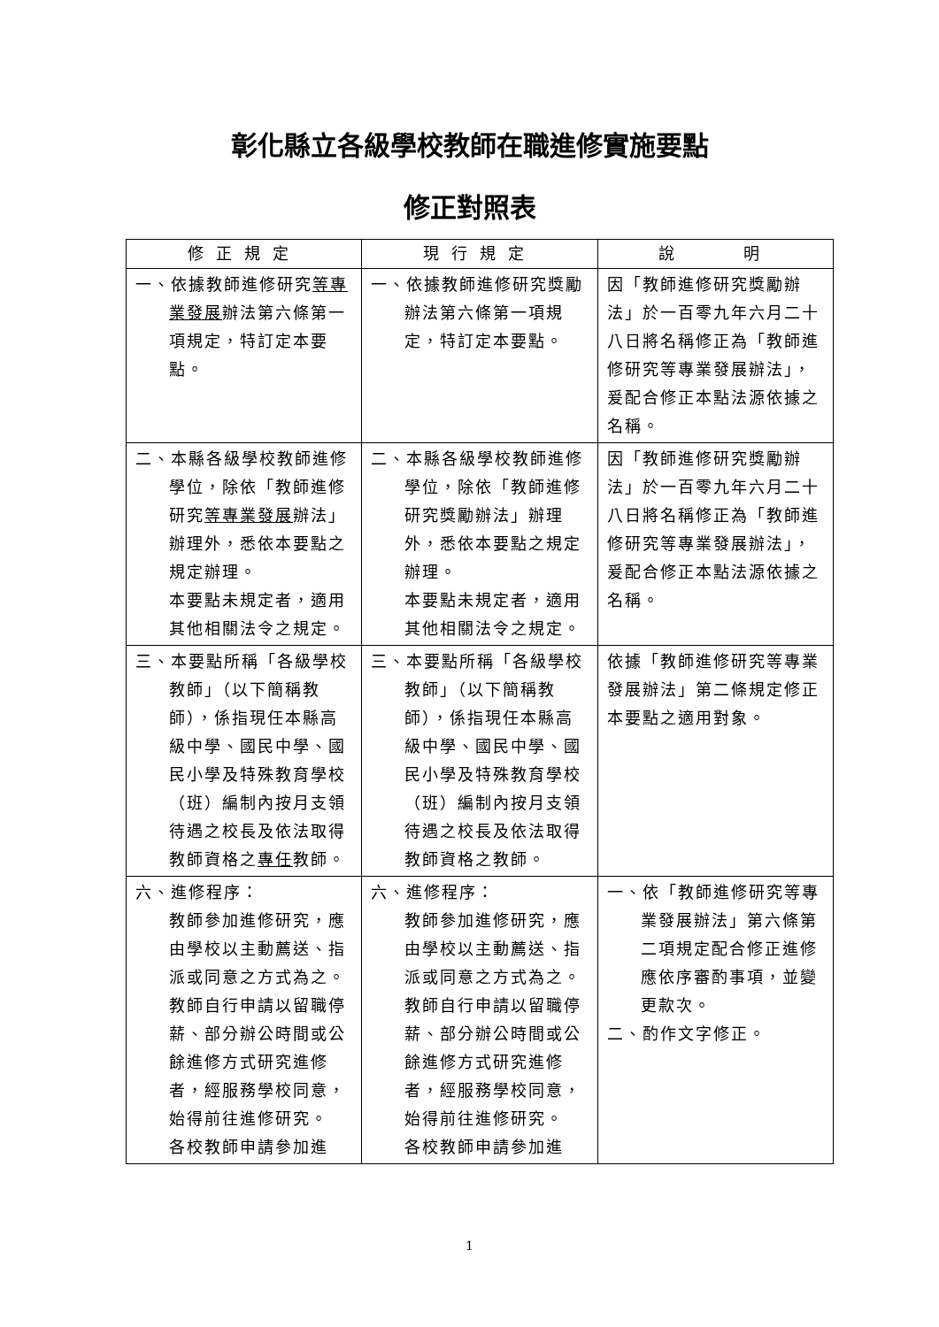彰化縣立各級學校教師在職進修實施要點
修正對照表
| 修正規定 | 現行規定 | 說 明 |
| --- | --- | --- |
| 一、依據教師進修研究 等專業發展 辦法第六條第一項規定，特訂定本要點。 | 一、依據教師進修研究獎勵辦法第六條第一項規定，特訂定本要點。 | 因「教師進修研究獎勵辦法」於一百零九年六月二十八日將名稱修正為「教師進修研究等專業發展辦法」，爰配合修正本點法源依據之名稱。 |
| 二、本縣各級學校教師進修學位，除依「教師進修研究 等專業發展 辦法」辦理外，悉依本要點之規定辦理。 本要點未規定者，適用其他相關法令之規定。 | 二、本縣各級學校教師進修學位，除依「教師進修研究獎勵辦法」辦理外，悉依本要點之規定辦理。 本要點未規定者，適用其他相關法令之規定。 | 因「教師進修研究獎勵辦法」於一百零九年六月二十八日將名稱修正為「教師進修研究等專業發展辦法」，爰配合修正本點法源依據之名稱。 |
| 三、本要點所稱「各級學校教師」（以下簡稱教師），係指現任本縣高級中學、國民中學、國民小學及特殊教育學校（班）編制內按月支領待遇之校長及依法取得教師資格之 專任 教師。 | 三、本要點所稱「各級學校教師」（以下簡稱教師），係指現任本縣高級中學、國民中學、國民小學及特殊教育學校（班）編制內按月支領待遇之校長及依法取得教師資格之教師。 | 依據「教師進修研究等專業發展辦法」第二條規定修正本要點之適用對象。 |
| 六、進修程序： 教師參加進修研究，應由學校以主動薦送、指派或同意之方式為之。 教師自行申請以留職停薪、部分辦公時間或公餘進修方式研究進修者，經服務學校同意，始得前往進修研究。 各校教師申請參加進 | 六、進修程序： 教師參加進修研究，應由學校以主動薦送、指派或同意之方式為之。 教師自行申請以留職停薪、部分辦公時間或公餘進修方式研究進修者，經服務學校同意，始得前往進修研究。 各校教師申請參加進 | 一、依「教師進修研究等專業發展辦法」第六條第二項規定配合修正進修應依序審酌事項，並變更款次。 二、酌作文字修正。 |
1